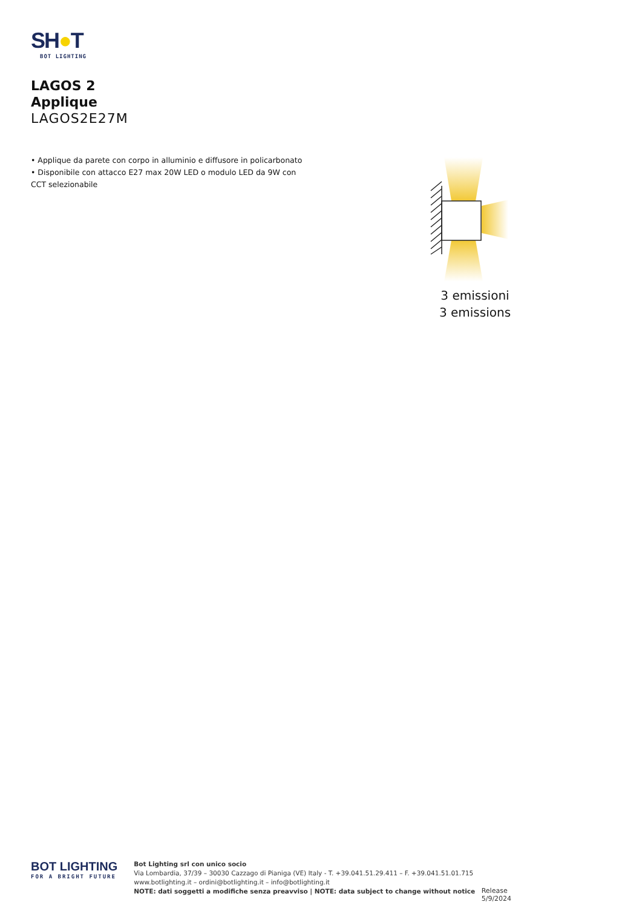SH●T
BOT LIGHTING
LAGOS 2
Applique
LAGOS2E27M
• Applique da parete con corpo in alluminio e diffusore in policarbonato
• Disponibile con attacco E27 max 20W LED o modulo LED da 9W con CCT selezionabile
3 emissioni
3 emissions
BOT LIGHTING
FOR A BRIGHT FUTURE
Bot Lighting srl con unico socio
Via Lombardia, 37/39 – 30030 Cazzago di Pianiga (VE) Italy - T. +39.041.51.29.411 – F. +39.041.51.01.715
www.botlighting.it – ordini@botlighting.it – info@botlighting.it
NOTE: dati soggetti a modifiche senza preavviso | NOTE: data subject to change without notice
Release 5/9/2024